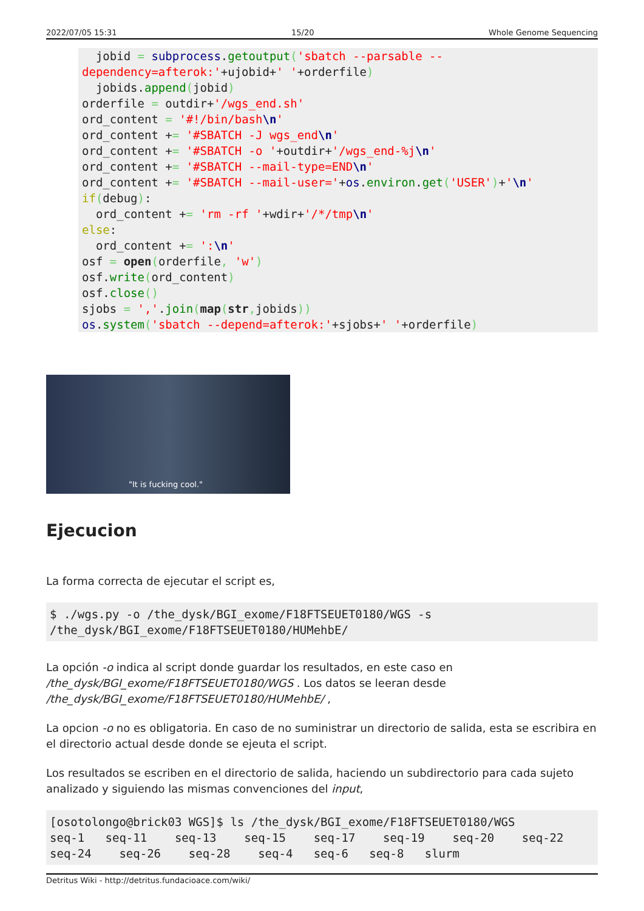2022/07/05 15:31 15/20 Whole Genome Sequencing
  jobid = subprocess.getoutput('sbatch --parsable --dependency=afterok:'+ujobid+' '+orderfile)
  jobids.append(jobid)
orderfile = outdir+'/wgs_end.sh'
ord_content = '#!/bin/bash\n'
ord_content += '#SBATCH -J wgs_end\n'
ord_content += '#SBATCH -o '+outdir+'/wgs_end-%j\n'
ord_content += '#SBATCH --mail-type=END\n'
ord_content += '#SBATCH --mail-user='+os.environ.get('USER')+'\n'
if(debug):
  ord_content += 'rm -rf '+wdir+'/*/tmp\n'
else:
  ord_content += ':\n'
osf = open(orderfile, 'w')
osf.write(ord_content)
osf.close()
sjobs = ','.join(map(str, jobids))
os.system('sbatch --depend=afterok:'+sjobs+' '+orderfile)
"It is fucking cool."
Ejecucion
La forma correcta de ejecutar el script es,
$ ./wgs.py -o /the_dysk/BGI_exome/F18FTSEUET0180/WGS -s
/the_dysk/BGI_exome/F18FTSEUET0180/HUMehbE/
La opción -o indica al script donde guardar los resultados, en este caso en /the_dysk/BGI_exome/F18FTSEUET0180/WGS . Los datos se leeran desde /the_dysk/BGI_exome/F18FTSEUET0180/HUMehbE/ ,
La opcion -o no es obligatoria. En caso de no suministrar un directorio de salida, esta se escribira en el directorio actual desde donde se ejeuta el script.
Los resultados se escriben en el directorio de salida, haciendo un subdirectorio para cada sujeto analizado y siguiendo las mismas convenciones del input,
[osotolongo@brick03 WGS]$ ls /the_dysk/BGI_exome/F18FTSEUET0180/WGS
seq-1   seq-11    seq-13    seq-15    seq-17    seq-19    seq-20    seq-22
seq-24    seq-26    seq-28    seq-4   seq-6   seq-8   slurm
Detritus Wiki - http://detritus.fundacioace.com/wiki/